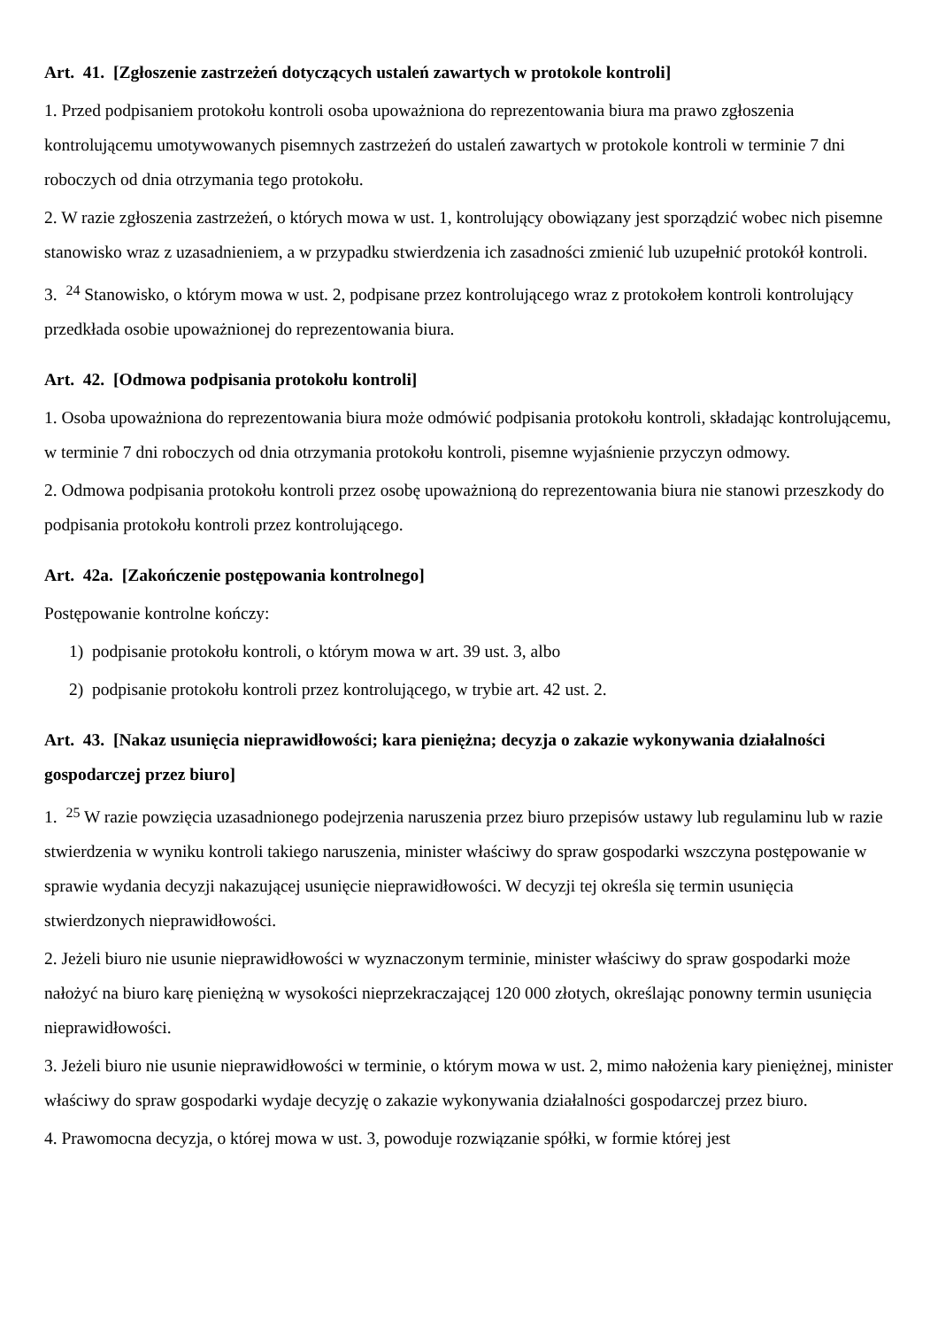Art. 41. [Zgłoszenie zastrzeżeń dotyczących ustaleń zawartych w protokole kontroli]
1. Przed podpisaniem protokołu kontroli osoba upoważniona do reprezentowania biura ma prawo zgłoszenia kontrolującemu umotywowanych pisemnych zastrzeżeń do ustaleń zawartych w protokole kontroli w terminie 7 dni roboczych od dnia otrzymania tego protokołu.
2. W razie zgłoszenia zastrzeżeń, o których mowa w ust. 1, kontrolujący obowiązany jest sporządzić wobec nich pisemne stanowisko wraz z uzasadnieniem, a w przypadku stwierdzenia ich zasadności zmienić lub uzupełnić protokół kontroli.
3. <sup>24</sup> Stanowisko, o którym mowa w ust. 2, podpisane przez kontrolującego wraz z protokołem kontroli kontrolujący przedkłada osobie upoważnionej do reprezentowania biura.
Art. 42. [Odmowa podpisania protokołu kontroli]
1. Osoba upoważniona do reprezentowania biura może odmówić podpisania protokołu kontroli, składając kontrolującemu, w terminie 7 dni roboczych od dnia otrzymania protokołu kontroli, pisemne wyjaśnienie przyczyn odmowy.
2. Odmowa podpisania protokołu kontroli przez osobę upoważnioną do reprezentowania biura nie stanowi przeszkody do podpisania protokołu kontroli przez kontrolującego.
Art. 42a. [Zakończenie postępowania kontrolnego]
Postępowanie kontrolne kończy:
1) podpisanie protokołu kontroli, o którym mowa w art. 39 ust. 3, albo
2) podpisanie protokołu kontroli przez kontrolującego, w trybie art. 42 ust. 2.
Art. 43. [Nakaz usunięcia nieprawidłowości; kara pieniężna; decyzja o zakazie wykonywania działalności gospodarczej przez biuro]
1. <sup>25</sup> W razie powzięcia uzasadnionego podejrzenia naruszenia przez biuro przepisów ustawy lub regulaminu lub w razie stwierdzenia w wyniku kontroli takiego naruszenia, minister właściwy do spraw gospodarki wszczyna postępowanie w sprawie wydania decyzji nakazującej usunięcie nieprawidłowości. W decyzji tej określa się termin usunięcia stwierdzonych nieprawidłowości.
2. Jeżeli biuro nie usunie nieprawidłowości w wyznaczonym terminie, minister właściwy do spraw gospodarki może nałożyć na biuro karę pieniężną w wysokości nieprzekraczającej 120 000 złotych, określając ponowny termin usunięcia nieprawidłowości.
3. Jeżeli biuro nie usunie nieprawidłowości w terminie, o którym mowa w ust. 2, mimo nałożenia kary pieniężnej, minister właściwy do spraw gospodarki wydaje decyzję o zakazie wykonywania działalności gospodarczej przez biuro.
4. Prawomocna decyzja, o której mowa w ust. 3, powoduje rozwiązanie spółki, w formie której jest